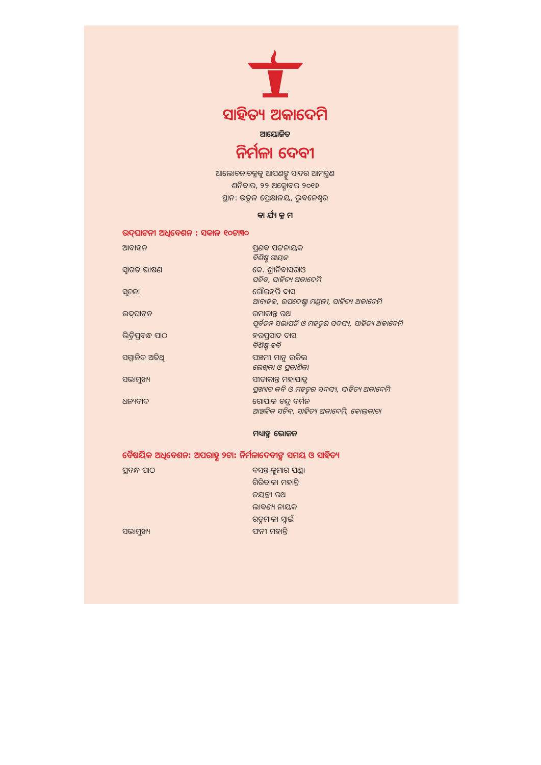ସାହିତ୍ୟ ଅକାଦେମି
ଆୟୋଜିତ
ନିର୍ମଳା ଦେବୀ
ଆଲୋଚନାଚକ୍ରକୁ ଆପଣଙ୍କୁ ସାଦର ଆମନ୍ତ୍ରଣ
ଶନିବାର, ୨୨ ଅକ୍ଟୋବର ୨୦୧୬
ସ୍ଥାନ: ଉତ୍କଳ ପ୍ରେକ୍ଷାଳୟ, ଭୁବନେଶ୍ୱର
କା ର୍ଯ୍ୟ କ୍ର ମ
ଉଦ୍‌ଘାଟନୀ ଅଧିବେଶନ : ସକାଳ ୧୦ଟା୩୦
| ଆବାହନ | ପ୍ରଣବ ପଟ୍ଟନାୟକ ବିଶିଷ୍ଟ ଗାୟକ |
| ସ୍ୱାଗତ ଭାଷଣ | କେ. ଶ୍ରୀନିବାସରାଓ ସଚିବ, ସାହିତ୍ୟ ଅକାଦେମି |
| ସୂଚନା | ଗୌରହରି ଦାସ ଆବାହକ, ଉପଦେଷ୍ଟା ମଣ୍ଡଳୀ, ସାହିତ୍ୟ ଅକାଦେମି |
| ଉଦ୍‌ଘାଟନ | ରମାକାନ୍ତ ରଥ ପୂର୍ବତନ ସଭାପତି ଓ ମହତ୍ତର ସଦସ୍ୟ, ସାହିତ୍ୟ ଅକାଦେମି |
| ଭିତ୍ତିପ୍ରବନ୍ଧ ପାଠ | ହରପ୍ରସାଦ ଦାସ ବିଶିଷ୍ଟ କବି |
| ସମ୍ମାନିତ ଅତିଥି | ପଞ୍ଚମୀ ମାନୁ ଉକିଲ ଲେଖିକା ଓ ପ୍ରକାଶିକା |
| ସଭାମୁଖ୍ୟ | ସୀତାକାନ୍ତ ମହାପାତ୍ର ପ୍ରଖ୍ୟାତ କବି ଓ ମହତ୍ତର ସଦସ୍ୟ, ସାହିତ୍ୟ ଅକାଦେମି |
| ଧନ୍ୟବାଦ | ଗୋପାଳ ଚନ୍ଦ୍ର ବର୍ମନ ଆଞ୍ଚଳିକ ସଚିବ, ସାହିତ୍ୟ ଅକାଦେମି, କୋଲ୍‌କାତା |
ମଧ୍ୟାହ୍ନ ଭୋଜନ
ବୈଷୟିକ ଅଧିବେଶନ: ଅପରାହ୍ଣ ୨ଟା: ନିର୍ମଳାଦେବୀଙ୍କ ସମୟ ଓ ସାହିତ୍ୟ
| ପ୍ରବନ୍ଧ ପାଠ | ବସନ୍ତ କୁମାର ପଣ୍ଡା |
| | ଗିରିବାଳା ମହାନ୍ତି |
| | ଜୟନ୍ତୀ ରଥ |
| | ଲାବଣ୍ୟ ନାୟକ |
| | ରତ୍ନମାଳା ସ୍ୱାଇଁ |
| ସଭାମୁଖ୍ୟ | ଫନୀ ମହାନ୍ତି |